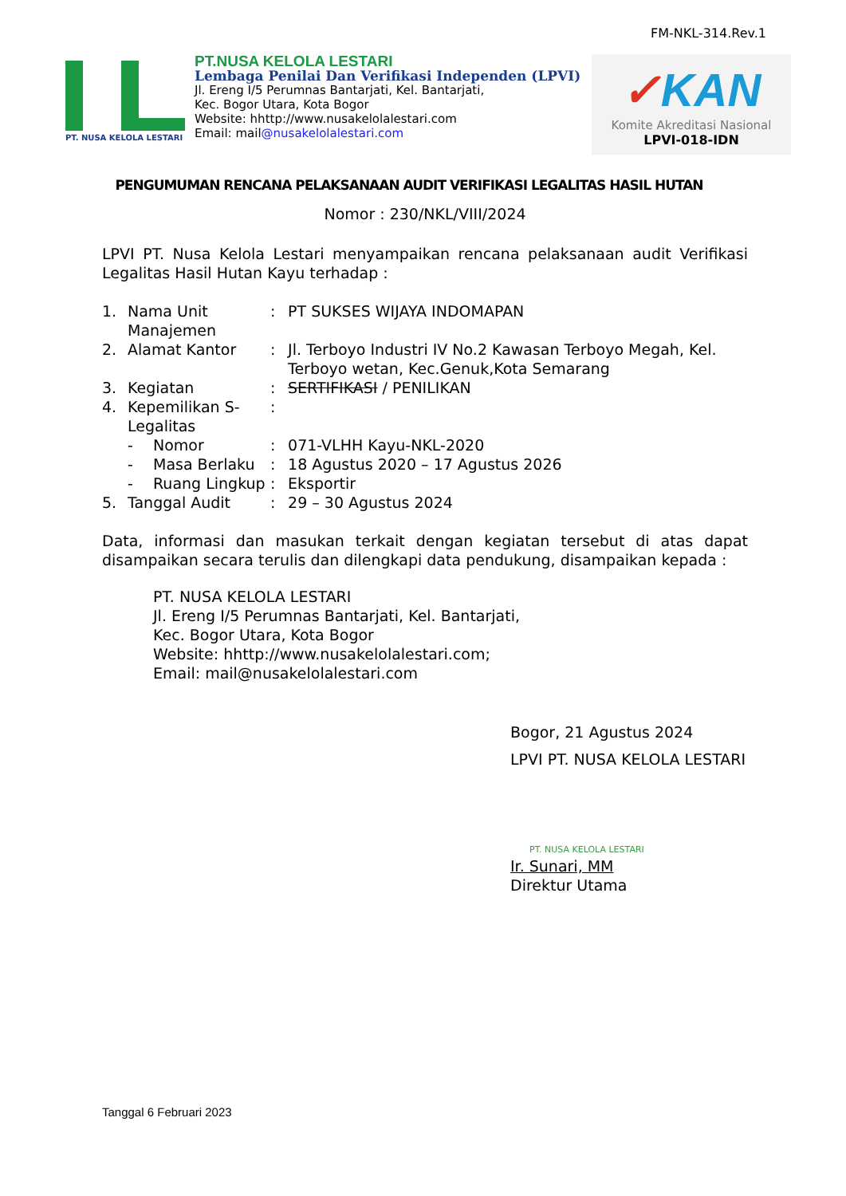FM-NKL-314.Rev.1
PT. NUSA KELOLA LESTARI
PT.NUSA KELOLA LESTARI
Lembaga Penilai Dan Verifikasi Independen (LPVI)
Jl. Ereng I/5 Perumnas Bantarjati, Kel. Bantarjati,
Kec. Bogor Utara, Kota Bogor
Website: hhttp://www.nusakelolalestari.com
Email: mail@nusakelolalestari.com
✓KAN
Komite Akreditasi Nasional
LPVI-018-IDN
PENGUMUMAN RENCANA PELAKSANAAN AUDIT VERIFIKASI LEGALITAS HASIL HUTAN
Nomor : 230/NKL/VIII/2024
LPVI PT. Nusa Kelola Lestari menyampaikan rencana pelaksanaan audit Verifikasi Legalitas Hasil Hutan Kayu terhadap :
| 1. | Nama Unit Manajemen | | : | PT SUKSES WIJAYA INDOMAPAN |
| 2. | Alamat Kantor | | : | Jl. Terboyo Industri IV No.2 Kawasan Terboyo Megah, Kel. Terboyo wetan, Kec.Genuk,Kota Semarang |
| 3. | Kegiatan | | : | SERTIFIKASI / PENILIKAN |
| 4. | Kepemilikan S-Legalitas | | : | |
| | - | Nomor | : | 071-VLHH Kayu-NKL-2020 |
| | - | Masa Berlaku | : | 18 Agustus 2020 – 17 Agustus 2026 |
| | - | Ruang Lingkup | : | Eksportir |
| 5. | Tanggal Audit | | : | 29 – 30 Agustus 2024 |
Data, informasi dan masukan terkait dengan kegiatan tersebut di atas dapat disampaikan secara terulis dan dilengkapi data pendukung, disampaikan kepada :
PT. NUSA KELOLA LESTARI
Jl. Ereng I/5 Perumnas Bantarjati, Kel. Bantarjati,
Kec. Bogor Utara, Kota Bogor
Website: hhttp://www.nusakelolalestari.com;
Email: mail@nusakelolalestari.com
Bogor, 21 Agustus 2024
LPVI PT. NUSA KELOLA LESTARI
PT. NUSA KELOLA LESTARI
Ir. Sunari, MM
Direktur Utama
Tanggal 6 Februari 2023